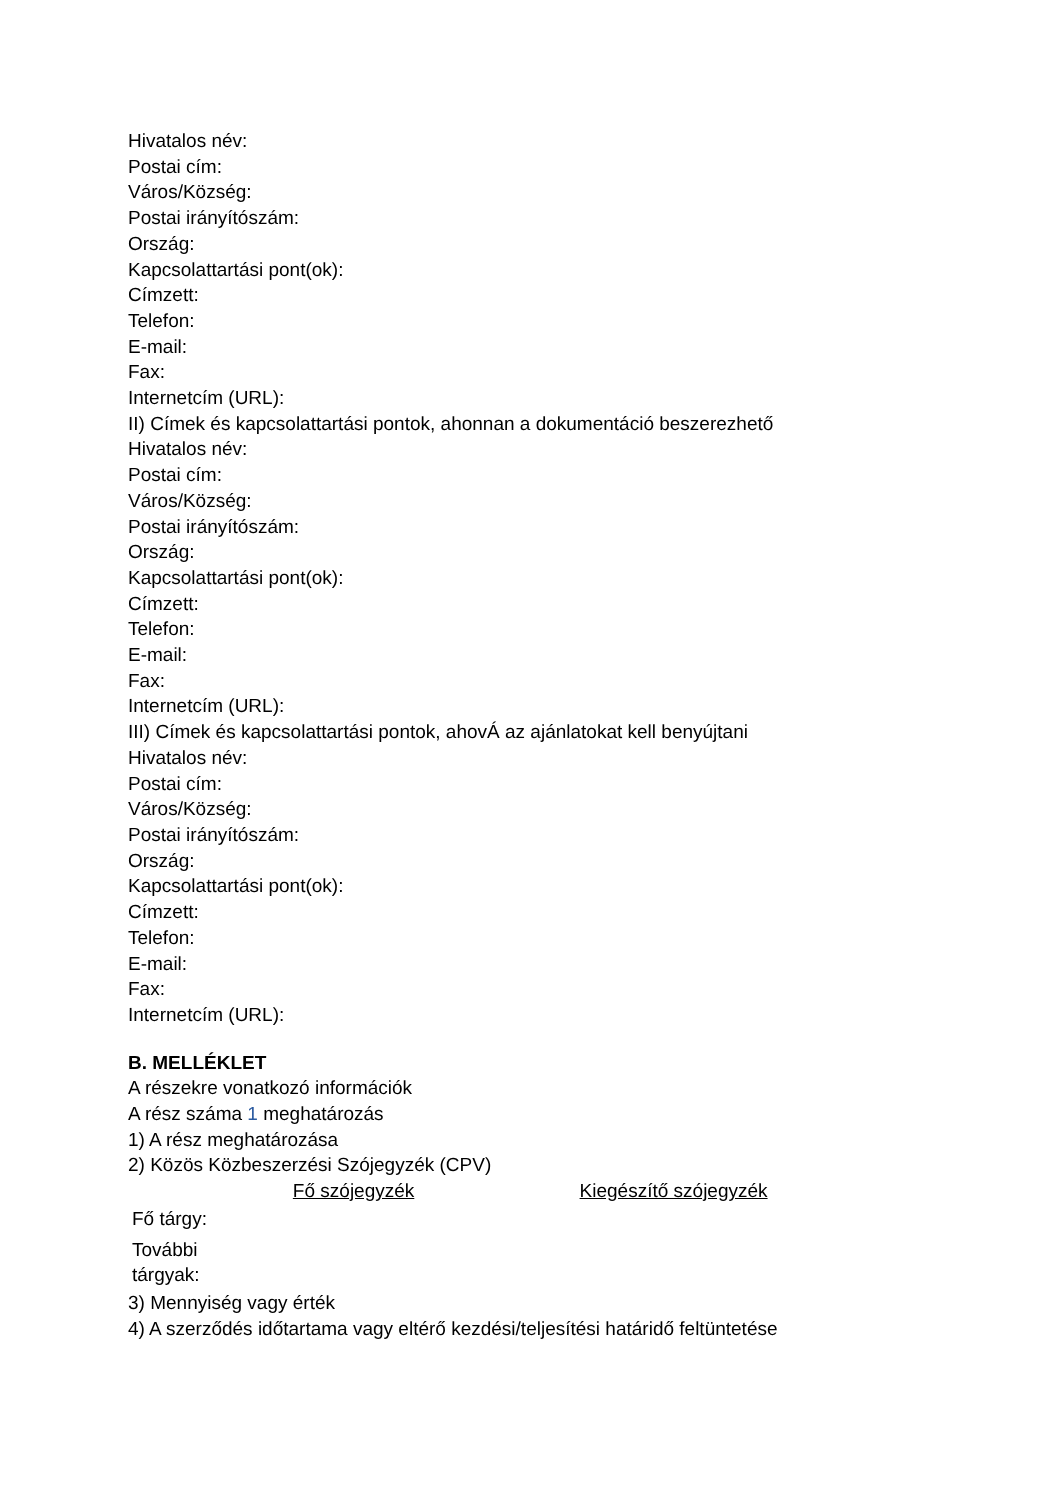Hivatalos név:
Postai cím:
Város/Község:
Postai irányítószám:
Ország:
Kapcsolattartási pont(ok):
Címzett:
Telefon:
E-mail:
Fax:
Internetcím (URL):
II) Címek és kapcsolattartási pontok, ahonnan a dokumentáció beszerezhető
Hivatalos név:
Postai cím:
Város/Község:
Postai irányítószám:
Ország:
Kapcsolattartási pont(ok):
Címzett:
Telefon:
E-mail:
Fax:
Internetcím (URL):
III) Címek és kapcsolattartási pontok, ahovÁ az ajánlatokat kell benyújtani
Hivatalos név:
Postai cím:
Város/Község:
Postai irányítószám:
Ország:
Kapcsolattartási pont(ok):
Címzett:
Telefon:
E-mail:
Fax:
Internetcím (URL):
B. MELLÉKLET
A részekre vonatkozó információk
A rész száma 1 meghatározás
1) A rész meghatározása
2) Közös Közbeszerzési Szójegyzék (CPV)
| | Fő szójegyzék | Kiegészítő szójegyzék |
| --- | --- | --- |
| Fő tárgy: | | |
| További tárgyak: | | |
3) Mennyiség vagy érték
4) A szerződés időtartama vagy eltérő kezdési/teljesítési határidő feltüntetése